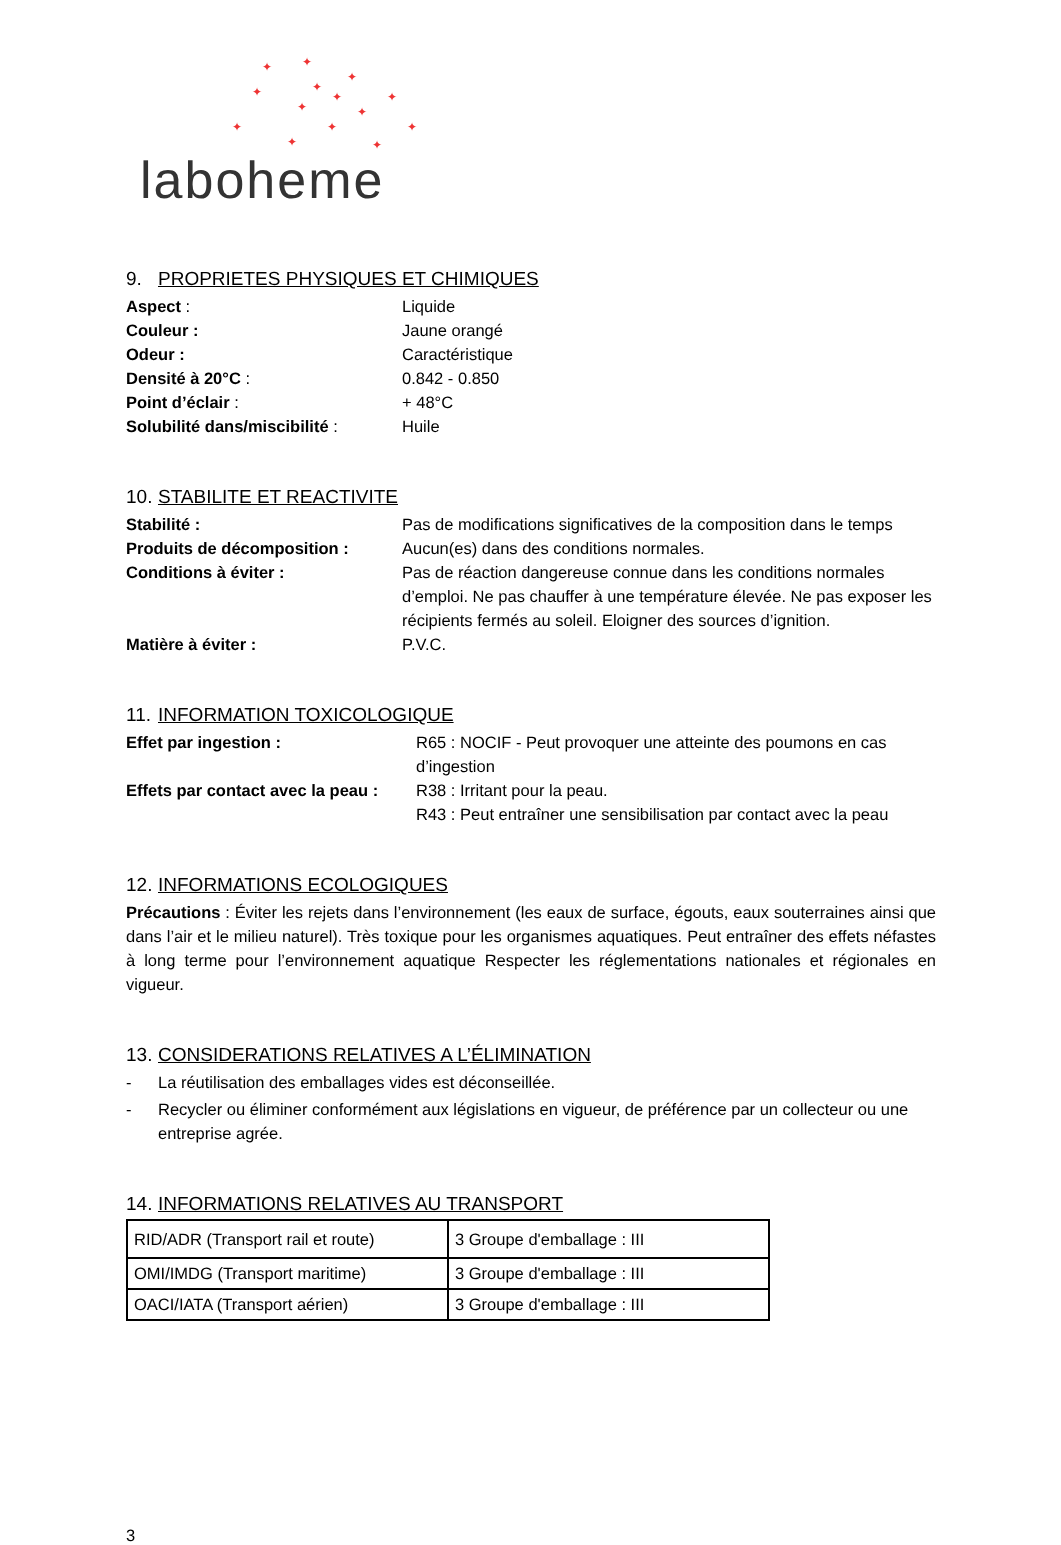✦ ✦
✦
✦ ✦ ✦ ✦
✦ ✦
✦ ✦ ✦
✦ ✦
laboheme
9. PROPRIETES PHYSIQUES ET CHIMIQUES
Aspect : Liquide
Couleur : Jaune orangé
Odeur : Caractéristique
Densité à 20°C : 0.842 - 0.850
Point d’éclair : + 48°C
Solubilité dans/miscibilité :
Huile
10. STABILITE ET REACTIVITE
Stabilité : Pas de modifications significatives de la composition dans le temps
Produits de décomposition : Aucun(es) dans des conditions normales.
Conditions à éviter : Pas de réaction dangereuse connue dans les conditions normales d’emploi. Ne pas chauffer à une température élevée. Ne pas exposer les récipients fermés au soleil. Eloigner des sources d’ignition.
Matière à éviter : P.V.C.
11. INFORMATION TOXICOLOGIQUE
Effet par ingestion : R65 : NOCIF - Peut provoquer une atteinte des poumons en cas d’ingestion
Effets par contact avec la peau :
R38 : Irritant pour la peau.
R43 : Peut entraîner une sensibilisation par contact avec la peau
12. INFORMATIONS ECOLOGIQUES
Précautions : Éviter les rejets dans l’environnement (les eaux de surface, égouts, eaux souterraines ainsi que dans l’air et le milieu naturel). Très toxique pour les organismes aquatiques. Peut entraîner des effets néfastes à long terme pour l’environnement aquatique Respecter les réglementations nationales et régionales en vigueur.
13. CONSIDERATIONS RELATIVES A L’ÉLIMINATION
- La réutilisation des emballages vides est déconseillée.
- Recycler ou éliminer conformément aux législations en vigueur, de préférence par un collecteur ou une entreprise agrée.
14. INFORMATIONS RELATIVES AU TRANSPORT
| RID/ADR (Transport rail et route) | 3 Groupe d'emballage : III |
| OMI/IMDG (Transport maritime) | 3 Groupe d'emballage : III |
| OACI/IATA (Transport aérien) | 3 Groupe d'emballage : III |
3